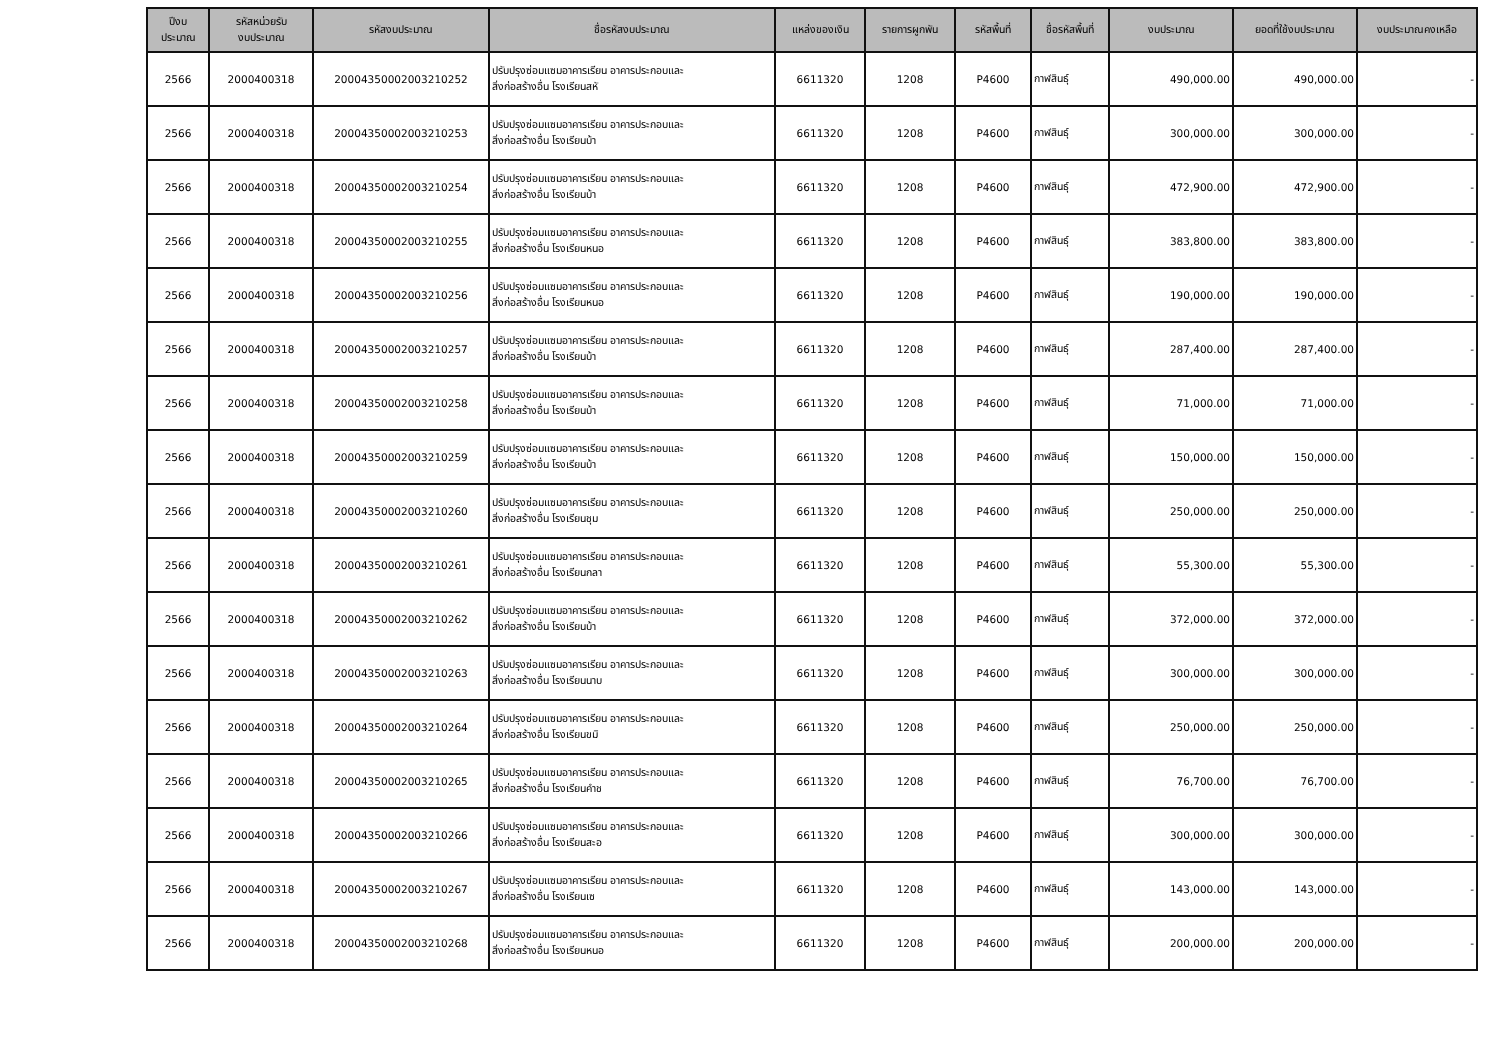| ปีงบ ประมาณ | รหัสหน่วยรับ งบประมาณ | รหัสงบประมาณ | ชื่อรหัสงบประมาณ | แหล่งของเงิน | รายการผูกพัน | รหัสพื้นที่ | ชื่อรหัสพื้นที่ | งบประมาณ | ยอดที่ใช้งบประมาณ | งบประมาณคงเหลือ |
| --- | --- | --- | --- | --- | --- | --- | --- | --- | --- | --- |
| 2566 | 2000400318 | 20004350002003210252 | ปรับปรุงซ่อมแซมอาคารเรียน อาคารประกอบและ สิ่งก่อสร้างอื่น โรงเรียนสหั | 6611320 | 1208 | P4600 | กาฬสินธุ์ | 490,000.00 | 490,000.00 | - |
| 2566 | 2000400318 | 20004350002003210253 | ปรับปรุงซ่อมแซมอาคารเรียน อาคารประกอบและ สิ่งก่อสร้างอื่น โรงเรียนบ้า | 6611320 | 1208 | P4600 | กาฬสินธุ์ | 300,000.00 | 300,000.00 | - |
| 2566 | 2000400318 | 20004350002003210254 | ปรับปรุงซ่อมแซมอาคารเรียน อาคารประกอบและ สิ่งก่อสร้างอื่น โรงเรียนบ้า | 6611320 | 1208 | P4600 | กาฬสินธุ์ | 472,900.00 | 472,900.00 | - |
| 2566 | 2000400318 | 20004350002003210255 | ปรับปรุงซ่อมแซมอาคารเรียน อาคารประกอบและ สิ่งก่อสร้างอื่น โรงเรียนหนอ | 6611320 | 1208 | P4600 | กาฬสินธุ์ | 383,800.00 | 383,800.00 | - |
| 2566 | 2000400318 | 20004350002003210256 | ปรับปรุงซ่อมแซมอาคารเรียน อาคารประกอบและ สิ่งก่อสร้างอื่น โรงเรียนหนอ | 6611320 | 1208 | P4600 | กาฬสินธุ์ | 190,000.00 | 190,000.00 | - |
| 2566 | 2000400318 | 20004350002003210257 | ปรับปรุงซ่อมแซมอาคารเรียน อาคารประกอบและ สิ่งก่อสร้างอื่น โรงเรียนบ้า | 6611320 | 1208 | P4600 | กาฬสินธุ์ | 287,400.00 | 287,400.00 | - |
| 2566 | 2000400318 | 20004350002003210258 | ปรับปรุงซ่อมแซมอาคารเรียน อาคารประกอบและ สิ่งก่อสร้างอื่น โรงเรียนบ้า | 6611320 | 1208 | P4600 | กาฬสินธุ์ | 71,000.00 | 71,000.00 | - |
| 2566 | 2000400318 | 20004350002003210259 | ปรับปรุงซ่อมแซมอาคารเรียน อาคารประกอบและ สิ่งก่อสร้างอื่น โรงเรียนบ้า | 6611320 | 1208 | P4600 | กาฬสินธุ์ | 150,000.00 | 150,000.00 | - |
| 2566 | 2000400318 | 20004350002003210260 | ปรับปรุงซ่อมแซมอาคารเรียน อาคารประกอบและ สิ่งก่อสร้างอื่น โรงเรียนชุม | 6611320 | 1208 | P4600 | กาฬสินธุ์ | 250,000.00 | 250,000.00 | - |
| 2566 | 2000400318 | 20004350002003210261 | ปรับปรุงซ่อมแซมอาคารเรียน อาคารประกอบและ สิ่งก่อสร้างอื่น โรงเรียนกลา | 6611320 | 1208 | P4600 | กาฬสินธุ์ | 55,300.00 | 55,300.00 | - |
| 2566 | 2000400318 | 20004350002003210262 | ปรับปรุงซ่อมแซมอาคารเรียน อาคารประกอบและ สิ่งก่อสร้างอื่น โรงเรียนบ้า | 6611320 | 1208 | P4600 | กาฬสินธุ์ | 372,000.00 | 372,000.00 | - |
| 2566 | 2000400318 | 20004350002003210263 | ปรับปรุงซ่อมแซมอาคารเรียน อาคารประกอบและ สิ่งก่อสร้างอื่น โรงเรียนนาบ | 6611320 | 1208 | P4600 | กาฬสินธุ์ | 300,000.00 | 300,000.00 | - |
| 2566 | 2000400318 | 20004350002003210264 | ปรับปรุงซ่อมแซมอาคารเรียน อาคารประกอบและ สิ่งก่อสร้างอื่น โรงเรียนขมิ | 6611320 | 1208 | P4600 | กาฬสินธุ์ | 250,000.00 | 250,000.00 | - |
| 2566 | 2000400318 | 20004350002003210265 | ปรับปรุงซ่อมแซมอาคารเรียน อาคารประกอบและ สิ่งก่อสร้างอื่น โรงเรียนคำช | 6611320 | 1208 | P4600 | กาฬสินธุ์ | 76,700.00 | 76,700.00 | - |
| 2566 | 2000400318 | 20004350002003210266 | ปรับปรุงซ่อมแซมอาคารเรียน อาคารประกอบและ สิ่งก่อสร้างอื่น โรงเรียนสะอ | 6611320 | 1208 | P4600 | กาฬสินธุ์ | 300,000.00 | 300,000.00 | - |
| 2566 | 2000400318 | 20004350002003210267 | ปรับปรุงซ่อมแซมอาคารเรียน อาคารประกอบและ สิ่งก่อสร้างอื่น โรงเรียนเซ | 6611320 | 1208 | P4600 | กาฬสินธุ์ | 143,000.00 | 143,000.00 | - |
| 2566 | 2000400318 | 20004350002003210268 | ปรับปรุงซ่อมแซมอาคารเรียน อาคารประกอบและ สิ่งก่อสร้างอื่น โรงเรียนหนอ | 6611320 | 1208 | P4600 | กาฬสินธุ์ | 200,000.00 | 200,000.00 | - |